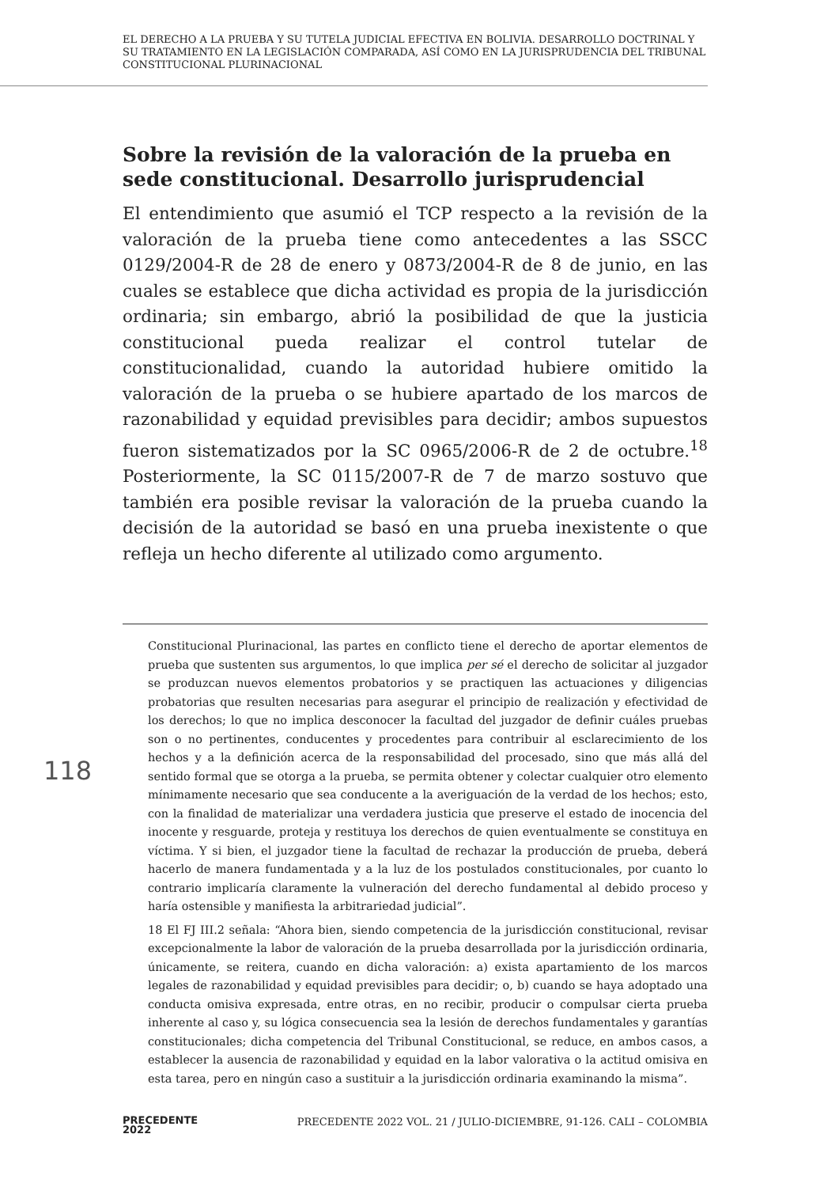EL DERECHO A LA PRUEBA Y SU TUTELA JUDICIAL EFECTIVA EN BOLIVIA. DESARROLLO DOCTRINAL Y SU TRATAMIENTO EN LA LEGISLACIÓN COMPARADA, ASÍ COMO EN LA JURISPRUDENCIA DEL TRIBUNAL CONSTITUCIONAL PLURINACIONAL
Sobre la revisión de la valoración de la prueba en sede constitucional. Desarrollo jurisprudencial
El entendimiento que asumió el TCP respecto a la revisión de la valoración de la prueba tiene como antecedentes a las SSCC 0129/2004-R de 28 de enero y 0873/2004-R de 8 de junio, en las cuales se establece que dicha actividad es propia de la jurisdicción ordinaria; sin embargo, abrió la posibilidad de que la justicia constitucional pueda realizar el control tutelar de constitucionalidad, cuando la autoridad hubiere omitido la valoración de la prueba o se hubiere apartado de los marcos de razonabilidad y equidad previsibles para decidir; ambos supuestos fueron sistematizados por la SC 0965/2006-R de 2 de octubre.<sup>18</sup> Posteriormente, la SC 0115/2007-R de 7 de marzo sostuvo que también era posible revisar la valoración de la prueba cuando la decisión de la autoridad se basó en una prueba inexistente o que refleja un hecho diferente al utilizado como argumento.
Constitucional Plurinacional, las partes en conflicto tiene el derecho de aportar elementos de prueba que sustenten sus argumentos, lo que implica per sé el derecho de solicitar al juzgador se produzcan nuevos elementos probatorios y se practiquen las actuaciones y diligencias probatorias que resulten necesarias para asegurar el principio de realización y efectividad de los derechos; lo que no implica desconocer la facultad del juzgador de definir cuáles pruebas son o no pertinentes, conducentes y procedentes para contribuir al esclarecimiento de los hechos y a la definición acerca de la responsabilidad del procesado, sino que más allá del sentido formal que se otorga a la prueba, se permita obtener y colectar cualquier otro elemento mínimamente necesario que sea conducente a la averiguación de la verdad de los hechos; esto, con la finalidad de materializar una verdadera justicia que preserve el estado de inocencia del inocente y resguarde, proteja y restituya los derechos de quien eventualmente se constituya en víctima. Y si bien, el juzgador tiene la facultad de rechazar la producción de prueba, deberá hacerlo de manera fundamentada y a la luz de los postulados constitucionales, por cuanto lo contrario implicaría claramente la vulneración del derecho fundamental al debido proceso y haría ostensible y manifiesta la arbitrariedad judicial”.
18 El FJ III.2 señala: “Ahora bien, siendo competencia de la jurisdicción constitucional, revisar excepcionalmente la labor de valoración de la prueba desarrollada por la jurisdicción ordinaria, únicamente, se reitera, cuando en dicha valoración: a) exista apartamiento de los marcos legales de razonabilidad y equidad previsibles para decidir; o, b) cuando se haya adoptado una conducta omisiva expresada, entre otras, en no recibir, producir o compulsar cierta prueba inherente al caso y, su lógica consecuencia sea la lesión de derechos fundamentales y garantías constitucionales; dicha competencia del Tribunal Constitucional, se reduce, en ambos casos, a establecer la ausencia de razonabilidad y equidad en la labor valorativa o la actitud omisiva en esta tarea, pero en ningún caso a sustituir a la jurisdicción ordinaria examinando la misma”.
118
PRECEDENTE
2022
PRECEDENTE 2022 VOL. 21 / JULIO-DICIEMBRE, 91-126. CALI – COLOMBIA